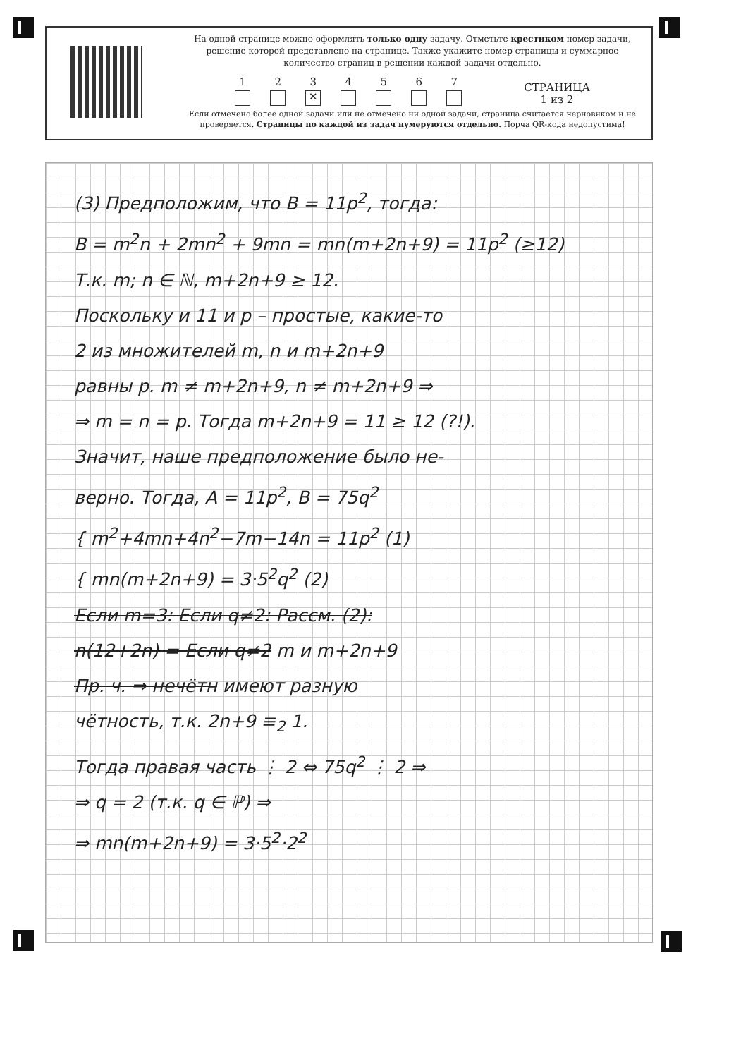На одной странице можно оформлять только одну задачу. Отметьте крестиком номер задачи, решение которой представлено на странице. Также укажите номер страницы и суммарное количество страниц в решении каждой задачи отдельно.
1
2
3
✕
4
5
6
7
СТРАНИЦА
1 из 2
Если отмечено более одной задачи или не отмечено ни одной задачи, страница считается черновиком и не проверяется. Страницы по каждой из задач нумеруются отдельно. Порча QR-кода недопустима!
(3) Предположим, что B = 11p<sup>2</sup>, тогда:
B = m<sup>2</sup>n + 2mn<sup>2</sup> + 9mn = mn(m+2n+9) = 11p<sup>2</sup> (≥12)
Т.к. m; n ∈ ℕ, m+2n+9 ≥ 12.
Поскольку и 11 и p – простые, какие-то
2 из множителей m, n и m+2n+9
равны p. m ≠ m+2n+9, n ≠ m+2n+9 ⇒
⇒ m = n = p. Тогда m+2n+9 = 11 ≥ 12 (?!).
Значит, наше предположение было не-
верно. Тогда, A = 11p<sup>2</sup>, B = 75q<sup>2</sup>
{ m<sup>2</sup>+4mn+4n<sup>2</sup>−7m−14n = 11p<sup>2</sup> (1)
{ mn(m+2n+9) = 3·5<sup>2</sup>q<sup>2</sup> (2)
Если m=3: Если q≠2: Рассм. (2):
n(12+2n) = Если q≠2 m и m+2n+9
Пр. ч. ⇒ нечётн имеют разную
чётность, т.к. 2n+9 ≡<sub>2</sub> 1.
Тогда правая часть ⋮ 2 ⇔ 75q<sup>2</sup> ⋮ 2 ⇒
⇒ q = 2 (т.к. q ∈ ℙ) ⇒
⇒ mn(m+2n+9) = 3·5<sup>2</sup>·2<sup>2</sup>